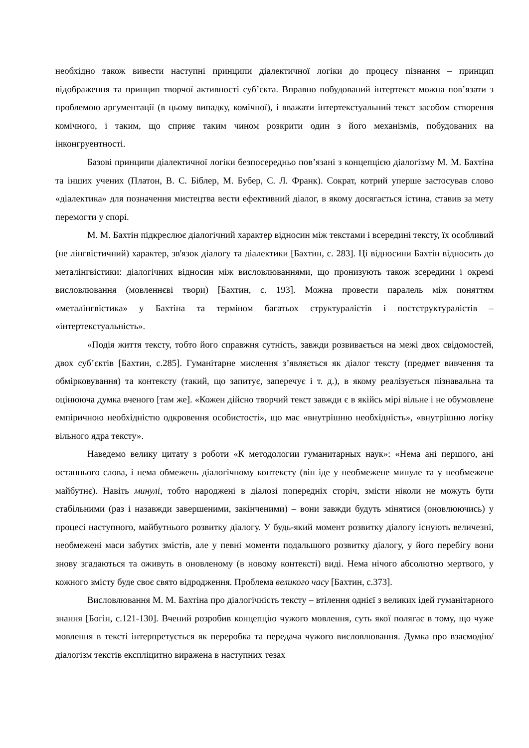необхідно також вивести наступні принципи діалектичної логіки до процесу пізнання – принцип відображення та принцип творчої активності суб’єкта. Вправно побудований інтертекст можна пов’язати з проблемою аргументації (в цьому випадку, комічної), і вважати інтертекстуальний текст засобом створення комічного, і таким, що сприяє таким чином розкрити один з його механізмів, побудованих на інконгруентності.
Базові принципи діалектичної логіки безпосередньо пов’язані з концепцією діалогізму М. М. Бахтіна та інших учених (Платон, В. С. Біблер, М. Бубер, С. Л. Франк). Сократ, котрий уперше застосував слово «діалектика» для позначення мистецтва вести ефективний діалог, в якому досягається істина, ставив за мету перемогти у спорі.
М. М. Бахтін підкреслює діалогічний характер відносин між текстами і всередині тексту, їх особливий (не лінгвістичний) характер, зв'язок діалогу та діалектики [Бахтин, с. 283]. Ці відносини Бахтін відносить до металінгвістики: діалогічних відносин між висловлюваннями, що пронизують також зсередини і окремі висловлювання (мовленнєві твори) [Бахтин, с. 193]. Можна провести паралель між поняттям «металінгвістика» у Бахтіна та терміном багатьох структуралістів і постструктуралістів – «інтертекстуальність».
«Подія життя тексту, тобто його справжня сутність, завжди розвивається на межі двох свідомостей, двох суб’єктів [Бахтин, с.285]. Гуманітарне мислення з’являється як діалог тексту (предмет вивчення та обмірковування) та контексту (такий, що запитує, заперечує і т. д.), в якому реалізується пізнавальна та оцінююча думка вченого [там же]. «Кожен дійсно творчий текст завжди є в якійсь мірі вільне і не обумовлене емпіричною необхідністю одкровення особистості», що має «внутрішню необхідність», «внутрішню логіку вільного ядра тексту».
Наведемо велику цитату з роботи «К методологии гуманитарных наук»: «Нема ані першого, ані останнього слова, і нема обмежень діалогічному контексту (він іде у необмежене минуле та у необмежене майбутнє). Навіть минулі, тобто народжені в діалозі попередніх сторіч, змісти ніколи не можуть бути стабільними (раз і назавжди завершеними, закінченими) – вони завжди будуть мінятися (оновлюючись) у процесі наступного, майбутнього розвитку діалогу. У будь-який момент розвитку діалогу існують величезні, необмежені маси забутих змістів, але у певні моменти подальшого розвитку діалогу, у його перебігу вони знову згадаються та оживуть в оновленому (в новому контексті) виді. Нема нічого абсолютно мертвого, у кожного змісту буде своє свято відродження. Проблема великого часу [Бахтин, с.373].
Висловлювання М. М. Бахтіна про діалогічність тексту – втілення однієї з великих ідей гуманітарного знання [Богін, с.121-130]. Вчений розробив концепцію чужого мовлення, суть якої полягає в тому, що чуже мовлення в тексті інтерпретується як переробка та передача чужого висловлювання. Думка про взаємодію/діалогізм текстів експліцитно виражена в наступних тезах